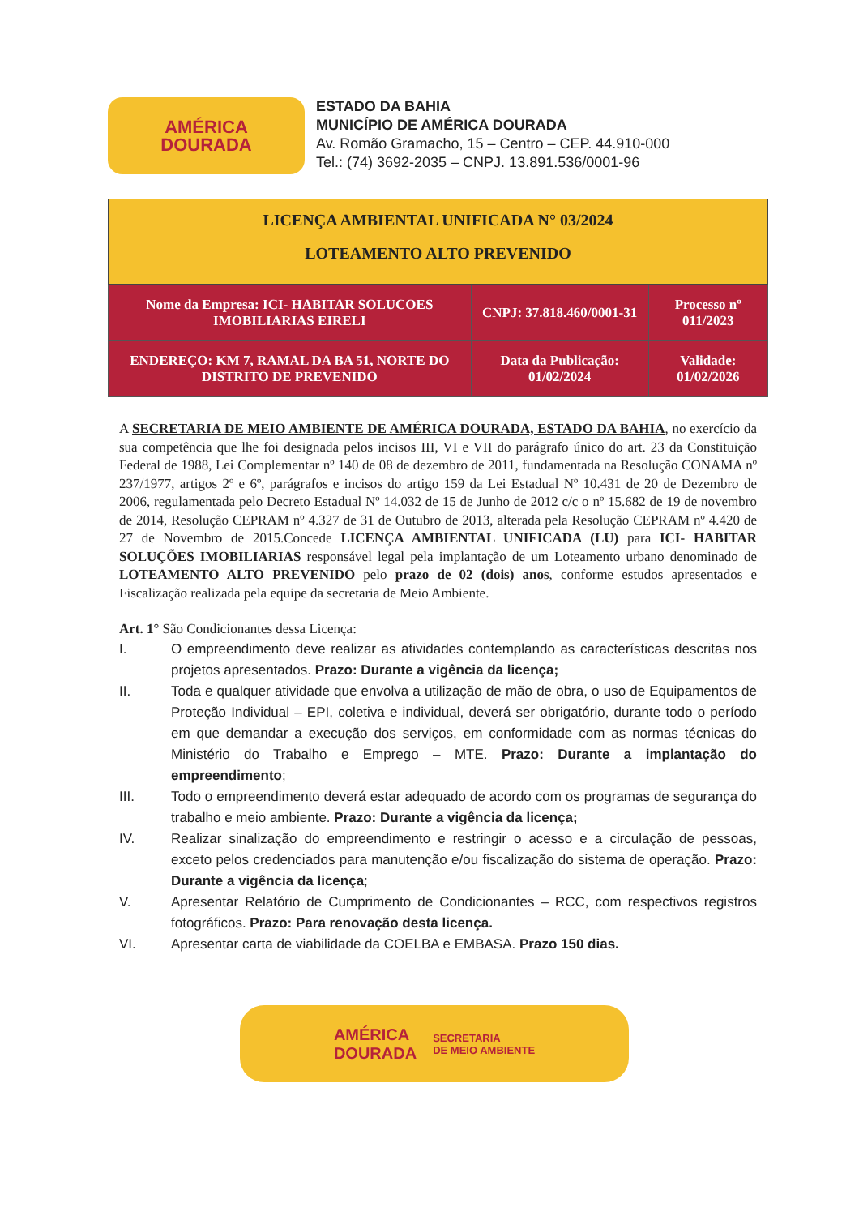AMÉRICA
DOURADA
ESTADO DA BAHIA
MUNICÍPIO DE AMÉRICA DOURADA
Av. Romão Gramacho, 15 – Centro – CEP. 44.910-000
Tel.: (74) 3692-2035 – CNPJ. 13.891.536/0001-96
LICENÇA AMBIENTAL UNIFICADA N° 03/2024
LOTEAMENTO ALTO PREVENIDO
| Nome da Empresa: ICI- HABITAR SOLUCOES IMOBILIARIAS EIRELI | CNPJ: 37.818.460/0001-31 | Processo nº 011/2023 |
| ENDEREÇO: KM 7, RAMAL DA BA 51, NORTE DO DISTRITO DE PREVENIDO | Data da Publicação: 01/02/2024 | Validade: 01/02/2026 |
A SECRETARIA DE MEIO AMBIENTE DE AMÉRICA DOURADA, ESTADO DA BAHIA, no exercício da sua competência que lhe foi designada pelos incisos III, VI e VII do parágrafo único do art. 23 da Constituição Federal de 1988, Lei Complementar nº 140 de 08 de dezembro de 2011, fundamentada na Resolução CONAMA nº 237/1977, artigos 2º e 6º, parágrafos e incisos do artigo 159 da Lei Estadual Nº 10.431 de 20 de Dezembro de 2006, regulamentada pelo Decreto Estadual Nº 14.032 de 15 de Junho de 2012 c/c o nº 15.682 de 19 de novembro de 2014, Resolução CEPRAM nº 4.327 de 31 de Outubro de 2013, alterada pela Resolução CEPRAM nº 4.420 de 27 de Novembro de 2015.Concede LICENÇA AMBIENTAL UNIFICADA (LU) para ICI- HABITAR SOLUÇÕES IMOBILIARIAS responsável legal pela implantação de um Loteamento urbano denominado de LOTEAMENTO ALTO PREVENIDO pelo prazo de 02 (dois) anos, conforme estudos apresentados e Fiscalização realizada pela equipe da secretaria de Meio Ambiente.
Art. 1° São Condicionantes dessa Licença:
I. O empreendimento deve realizar as atividades contemplando as características descritas nos projetos apresentados. Prazo: Durante a vigência da licença;
II. Toda e qualquer atividade que envolva a utilização de mão de obra, o uso de Equipamentos de Proteção Individual – EPI, coletiva e individual, deverá ser obrigatório, durante todo o período em que demandar a execução dos serviços, em conformidade com as normas técnicas do Ministério do Trabalho e Emprego – MTE. Prazo: Durante a implantação do empreendimento;
III. Todo o empreendimento deverá estar adequado de acordo com os programas de segurança do trabalho e meio ambiente. Prazo: Durante a vigência da licença;
IV. Realizar sinalização do empreendimento e restringir o acesso e a circulação de pessoas, exceto pelos credenciados para manutenção e/ou fiscalização do sistema de operação. Prazo: Durante a vigência da licença;
V. Apresentar Relatório de Cumprimento de Condicionantes – RCC, com respectivos registros fotográficos. Prazo: Para renovação desta licença.
VI. Apresentar carta de viabilidade da COELBA e EMBASA. Prazo 150 dias.
AMÉRICA
DOURADA SECRETARIA
DE MEIO AMBIENTE